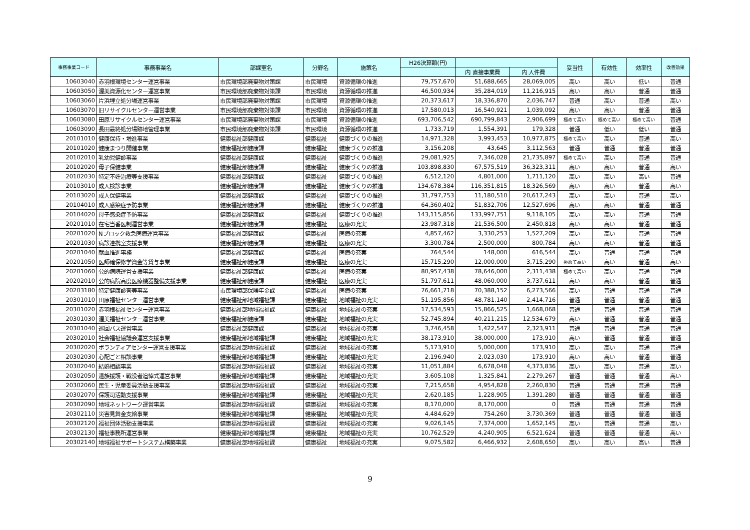| 事務事業コード | 事務事業名 | 部課室名 | 分野名 | 施策名 | H26決算額(円) | | | 妥当性 | 有効性 | 効率性 | 改善効果 |
| --- | --- | --- | --- | --- | --- | --- | --- | --- | --- | --- | --- |
| | | | | | | 内 直接事業費 | 内 人件費 | | | | |
| 10603040 | 赤羽根環境センター運営事業 | 市民環境部廃棄物対策課 | 市民環境 | 資源循環の推進 | 79,757,670 | 51,688,665 | 28,069,005 | 高い | 高い | 低い | 普通 |
| 10603050 | 渥美資源化センター運営事業 | 市民環境部廃棄物対策課 | 市民環境 | 資源循環の推進 | 46,500,934 | 35,284,019 | 11,216,915 | 高い | 高い | 普通 | 普通 |
| 10603060 | 片浜埋立処分場運営事業 | 市民環境部廃棄物対策課 | 市民環境 | 資源循環の推進 | 20,373,617 | 18,336,870 | 2,036,747 | 普通 | 高い | 普通 | 高い |
| 10603070 | 旧リサイクルセンター運営事業 | 市民環境部廃棄物対策課 | 市民環境 | 資源循環の推進 | 17,580,013 | 16,540,921 | 1,039,092 | 高い | 高い | 普通 | 普通 |
| 10603080 | 田原リサイクルセンター運営事業 | 市民環境部廃棄物対策課 | 市民環境 | 資源循環の推進 | 693,706,542 | 690,799,843 | 2,906,699 | 極めて高い | 極めて高い | 極めて高い | 普通 |
| 10603090 | 長田最終処分場跡地管理事業 | 市民環境部廃棄物対策課 | 市民環境 | 資源循環の推進 | 1,733,719 | 1,554,391 | 179,328 | 普通 | 低い | 低い | 普通 |
| 20101010 | 健康保持・増進事業 | 健康福祉部健康課 | 健康福祉 | 健康づくりの推進 | 14,971,328 | 3,993,453 | 10,977,875 | 極めて高い | 高い | 普通 | 高い |
| 20101020 | 健康まつり開催事業 | 健康福祉部健康課 | 健康福祉 | 健康づくりの推進 | 3,156,208 | 43,645 | 3,112,563 | 普通 | 普通 | 普通 | 普通 |
| 20102010 | 乳幼児健診事業 | 健康福祉部健康課 | 健康福祉 | 健康づくりの推進 | 29,081,925 | 7,346,028 | 21,735,897 | 極めて高い | 高い | 普通 | 普通 |
| 20102020 | 母子保健事業 | 健康福祉部健康課 | 健康福祉 | 健康づくりの推進 | 103,898,830 | 67,575,519 | 36,323,311 | 高い | 高い | 普通 | 高い |
| 20102030 | 特定不妊治療等支援事業 | 健康福祉部健康課 | 健康福祉 | 健康づくりの推進 | 6,512,120 | 4,801,000 | 1,711,120 | 高い | 高い | 高い | 普通 |
| 20103010 | 成人検診事業 | 健康福祉部健康課 | 健康福祉 | 健康づくりの推進 | 134,678,384 | 116,351,815 | 18,326,569 | 高い | 高い | 普通 | 高い |
| 20103020 | 成人保健事業 | 健康福祉部健康課 | 健康福祉 | 健康づくりの推進 | 31,797,753 | 11,180,510 | 20,617,243 | 高い | 高い | 普通 | 高い |
| 20104010 | 成人感染症予防事業 | 健康福祉部健康課 | 健康福祉 | 健康づくりの推進 | 64,360,402 | 51,832,706 | 12,527,696 | 高い | 高い | 普通 | 普通 |
| 20104020 | 母子感染症予防事業 | 健康福祉部健康課 | 健康福祉 | 健康づくりの推進 | 143,115,856 | 133,997,751 | 9,118,105 | 高い | 高い | 普通 | 普通 |
| 20201010 | 在宅当番医制運営事業 | 健康福祉部健康課 | 健康福祉 | 医療の充実 | 23,987,318 | 21,536,500 | 2,450,818 | 高い | 高い | 普通 | 普通 |
| 20201020 | Nブロック救急医療運営事業 | 健康福祉部健康課 | 健康福祉 | 医療の充実 | 4,857,462 | 3,330,253 | 1,527,209 | 高い | 高い | 普通 | 普通 |
| 20201030 | 病診連携室支援事業 | 健康福祉部健康課 | 健康福祉 | 医療の充実 | 3,300,784 | 2,500,000 | 800,784 | 高い | 高い | 普通 | 普通 |
| 20201040 | 献血推進事務 | 健康福祉部健康課 | 健康福祉 | 医療の充実 | 764,544 | 148,000 | 616,544 | 高い | 普通 | 普通 | 普通 |
| 20201050 | 医師確保修学資金等貸与事業 | 健康福祉部健康課 | 健康福祉 | 医療の充実 | 15,715,290 | 12,000,000 | 3,715,290 | 極めて高い | 高い | 普通 | 高い |
| 20201060 | 公的病院運営支援事業 | 健康福祉部健康課 | 健康福祉 | 医療の充実 | 80,957,438 | 78,646,000 | 2,311,438 | 極めて高い | 高い | 普通 | 普通 |
| 20202010 | 公的病院高度医療機器整備支援事業 | 健康福祉部健康課 | 健康福祉 | 医療の充実 | 51,797,611 | 48,060,000 | 3,737,611 | 高い | 高い | 普通 | 普通 |
| 20203180 | 特定健康診査等事業 | 市民環境部保険年金課 | 健康福祉 | 医療の充実 | 76,661,718 | 70,388,152 | 6,273,566 | 高い | 普通 | 普通 | 普通 |
| 20301010 | 田原福祉センター運営事業 | 健康福祉部地域福祉課 | 健康福祉 | 地域福祉の充実 | 51,195,856 | 48,781,140 | 2,414,716 | 普通 | 普通 | 普通 | 普通 |
| 20301020 | 赤羽根福祉センター運営事業 | 健康福祉部地域福祉課 | 健康福祉 | 地域福祉の充実 | 17,534,593 | 15,866,525 | 1,668,068 | 普通 | 普通 | 普通 | 普通 |
| 20301030 | 渥美福祉センター運営事業 | 健康福祉部健康課 | 健康福祉 | 地域福祉の充実 | 52,745,894 | 40,211,215 | 12,534,679 | 高い | 普通 | 普通 | 普通 |
| 20301040 | 巡回バス運営事業 | 健康福祉部健康課 | 健康福祉 | 地域福祉の充実 | 3,746,458 | 1,422,547 | 2,323,911 | 普通 | 普通 | 普通 | 普通 |
| 20302010 | 社会福祉協議会運営支援事業 | 健康福祉部地域福祉課 | 健康福祉 | 地域福祉の充実 | 38,173,910 | 38,000,000 | 173,910 | 高い | 普通 | 普通 | 普通 |
| 20302020 | ボランティアセンター運営支援事業 | 健康福祉部地域福祉課 | 健康福祉 | 地域福祉の充実 | 5,173,910 | 5,000,000 | 173,910 | 高い | 高い | 普通 | 普通 |
| 20302030 | 心配ごと相談事業 | 健康福祉部地域福祉課 | 健康福祉 | 地域福祉の充実 | 2,196,940 | 2,023,030 | 173,910 | 高い | 高い | 普通 | 普通 |
| 20302040 | 結婚相談事業 | 健康福祉部地域福祉課 | 健康福祉 | 地域福祉の充実 | 11,051,884 | 6,678,048 | 4,373,836 | 高い | 高い | 普通 | 高い |
| 20302050 | 遺族援護・戦没者追悼式運営事業 | 健康福祉部地域福祉課 | 健康福祉 | 地域福祉の充実 | 3,605,108 | 1,325,841 | 2,279,267 | 普通 | 普通 | 普通 | 高い |
| 20302060 | 民生・児童委員活動支援事業 | 健康福祉部地域福祉課 | 健康福祉 | 地域福祉の充実 | 7,215,658 | 4,954,828 | 2,260,830 | 普通 | 普通 | 普通 | 普通 |
| 20302070 | 保護司活動支援事業 | 健康福祉部地域福祉課 | 健康福祉 | 地域福祉の充実 | 2,620,185 | 1,228,905 | 1,391,280 | 普通 | 普通 | 普通 | 普通 |
| 20302090 | 地域ネットワーク運営事業 | 健康福祉部地域福祉課 | 健康福祉 | 地域福祉の充実 | 8,170,000 | 8,170,000 | 0 | 普通 | 普通 | 普通 | 普通 |
| 20302110 | 災害見舞金支給事業 | 健康福祉部地域福祉課 | 健康福祉 | 地域福祉の充実 | 4,484,629 | 754,260 | 3,730,369 | 普通 | 普通 | 普通 | 普通 |
| 20302120 | 福祉団体活動支援事業 | 健康福祉部地域福祉課 | 健康福祉 | 地域福祉の充実 | 9,026,145 | 7,374,000 | 1,652,145 | 高い | 普通 | 普通 | 高い |
| 20302130 | 福祉事務所運営事業 | 健康福祉部地域福祉課 | 健康福祉 | 地域福祉の充実 | 10,762,529 | 4,240,905 | 6,521,624 | 普通 | 普通 | 普通 | 高い |
| 20302140 | 地域福祉サポートシステム構築事業 | 健康福祉部地域福祉課 | 健康福祉 | 地域福祉の充実 | 9,075,582 | 6,466,932 | 2,608,650 | 高い | 高い | 高い | 普通 |
9